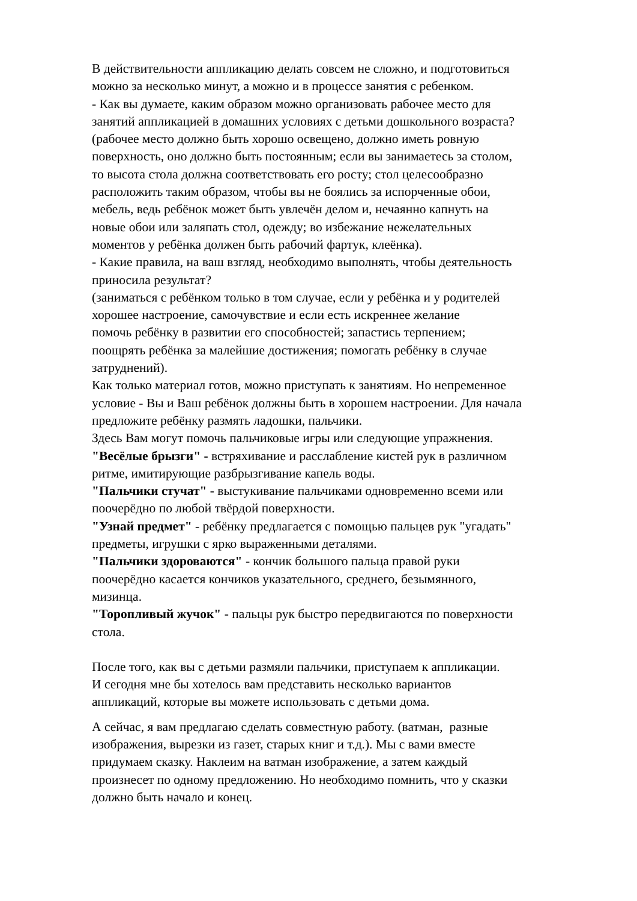В действительности аппликацию делать совсем не сложно, и подготовиться
можно за несколько минут, а можно и в процессе занятия с ребенком.
- Как вы думаете, каким образом можно организовать рабочее место для
занятий аппликацией в домашних условиях с детьми дошкольного возраста?
(рабочее место должно быть хорошо освещено, должно иметь ровную
поверхность, оно должно быть постоянным; если вы занимаетесь за столом,
то высота стола должна соответствовать его росту; стол целесообразно
расположить таким образом, чтобы вы не боялись за испорченные обои,
мебель, ведь ребёнок может быть увлечён делом и, нечаянно капнуть на
новые обои или заляпать стол, одежду; во избежание нежелательных
моментов у ребёнка должен быть рабочий фартук, клеёнка).
- Какие правила, на ваш взгляд, необходимо выполнять, чтобы деятельность
приносила результат?
(заниматься с ребёнком только в том случае, если у ребёнка и у родителей
хорошее настроение, самочувствие и если есть искреннее желание
помочь ребёнку в развитии его способностей; запастись терпением;
поощрять ребёнка за малейшие достижения; помогать ребёнку в случае
затруднений).
Как только материал готов, можно приступать к занятиям. Но непременное
условие - Вы и Ваш ребёнок должны быть в хорошем настроении. Для начала
предложите ребёнку размять ладошки, пальчики.
Здесь Вам могут помочь пальчиковые игры или следующие упражнения.
"Весёлые брызги" - встряхивание и расслабление кистей рук в различном
ритме, имитирующие разбрызгивание капель воды.
"Пальчики стучат" - выстукивание пальчиками одновременно всеми или
поочерёдно по любой твёрдой поверхности.
"Узнай предмет" - ребёнку предлагается с помощью пальцев рук "угадать"
предметы, игрушки с ярко выраженными деталями.
"Пальчики здороваются" - кончик большого пальца правой руки
поочерёдно касается кончиков указательного, среднего, безымянного,
мизинца.
"Торопливый жучок" - пальцы рук быстро передвигаются по поверхности
стола.
После того, как вы с детьми размяли пальчики, приступаем к аппликации.
И сегодня мне бы хотелось вам представить несколько вариантов
аппликаций, которые вы можете использовать с детьми дома.
А сейчас, я вам предлагаю сделать совместную работу. (ватман, разные
изображения, вырезки из газет, старых книг и т.д.). Мы с вами вместе
придумаем сказку. Наклеим на ватман изображение, а затем каждый
произнесет по одному предложению. Но необходимо помнить, что у сказки
должно быть начало и конец.